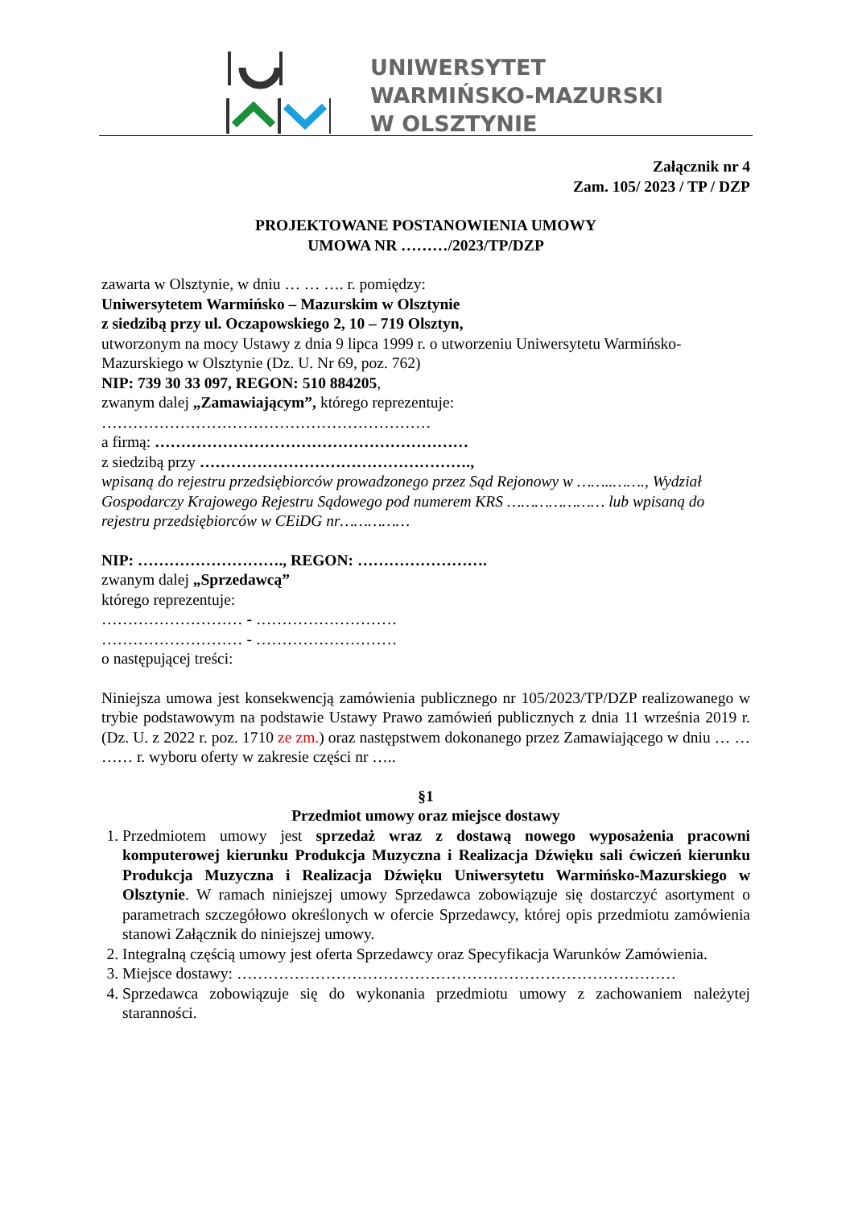UNIWERSYTET
WARMIŃSKO-MAZURSKI
W OLSZTYNIE
Załącznik nr 4
Zam. 105/ 2023 / TP / DZP
PROJEKTOWANE POSTANOWIENIA UMOWY
UMOWA NR ………/2023/TP/DZP
zawarta w Olsztynie, w dniu … … …. r. pomiędzy:
Uniwersytetem Warmińsko – Mazurskim w Olsztynie
z siedzibą przy ul. Oczapowskiego 2, 10 – 719 Olsztyn,
utworzonym na mocy Ustawy z dnia 9 lipca 1999 r. o utworzeniu Uniwersytetu Warmińsko-Mazurskiego w Olsztynie (Dz. U. Nr 69, poz. 762)
NIP: 739 30 33 097, REGON: 510 884205,
zwanym dalej „Zamawiającym”, którego reprezentuje:
………………………………………………………
a firmą: ……………………………………………………
z siedzibą przy …………………………………………….,
wpisaną do rejestru przedsiębiorców prowadzonego przez Sąd Rejonowy w ……..……., Wydział Gospodarczy Krajowego Rejestru Sądowego pod numerem KRS ………………… lub wpisaną do rejestru przedsiębiorców w CEiDG nr……………
NIP: ………………………., REGON: …………………….
zwanym dalej „Sprzedawcą”
którego reprezentuje:
……………………… - ………………………
……………………… - ………………………
o następującej treści:
Niniejsza umowa jest konsekwencją zamówienia publicznego nr 105/2023/TP/DZP realizowanego w trybie podstawowym na podstawie Ustawy Prawo zamówień publicznych z dnia 11 września 2019 r. (Dz. U. z 2022 r. poz. 1710 ze zm.) oraz następstwem dokonanego przez Zamawiającego w dniu … … …… r. wyboru oferty w zakresie części nr …..
§1
Przedmiot umowy oraz miejsce dostawy
1. Przedmiotem umowy jest sprzedaż wraz z dostawą nowego wyposażenia pracowni komputerowej kierunku Produkcja Muzyczna i Realizacja Dźwięku sali ćwiczeń kierunku Produkcja Muzyczna i Realizacja Dźwięku Uniwersytetu Warmińsko-Mazurskiego w Olsztynie. W ramach niniejszej umowy Sprzedawca zobowiązuje się dostarczyć asortyment o parametrach szczegółowo określonych w ofercie Sprzedawcy, której opis przedmiotu zamówienia stanowi Załącznik do niniejszej umowy.
2. Integralną częścią umowy jest oferta Sprzedawcy oraz Specyfikacja Warunków Zamówienia.
3. Miejsce dostawy: …………………………………………………………………………
4. Sprzedawca zobowiązuje się do wykonania przedmiotu umowy z zachowaniem należytej staranności.